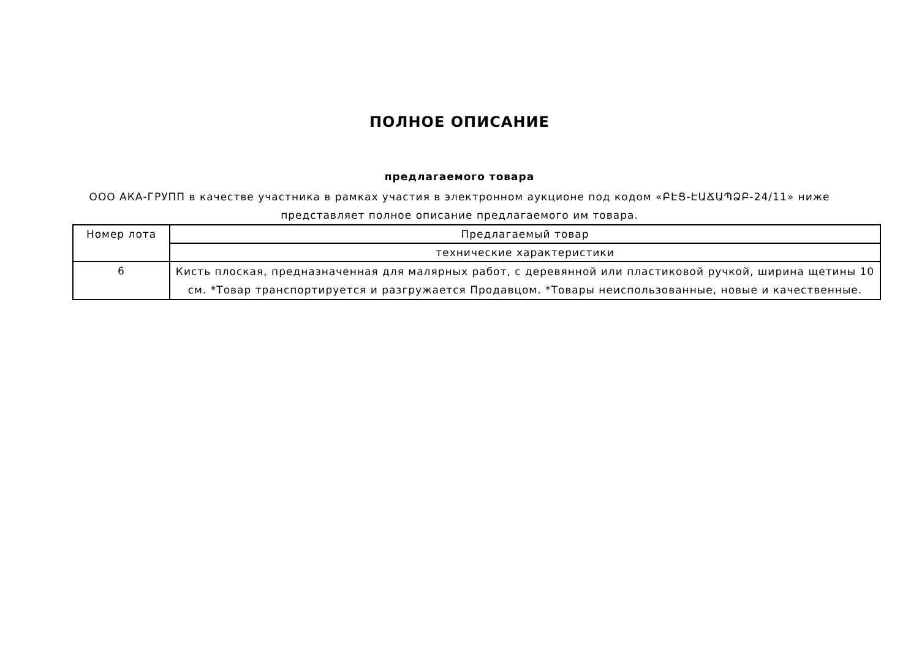ПОЛНОЕ ОПИСАНИЕ
предлагаемого товара
ООО АКА-ГРУПП в качестве участника в рамках участия в электронном аукционе под кодом «ԲԷՑ-ԷԱՃԱՊՁԲ-24/11» ниже представляет полное описание предлагаемого им товара.
| Номер лота | Предлагаемый товар |
| | технические характеристики |
| 6 | Кисть плоская, предназначенная для малярных работ, с деревянной или пластиковой ручкой, ширина щетины 10 см. *Товар транспортируется и разгружается Продавцом. *Товары неиспользованные, новые и качественные. |